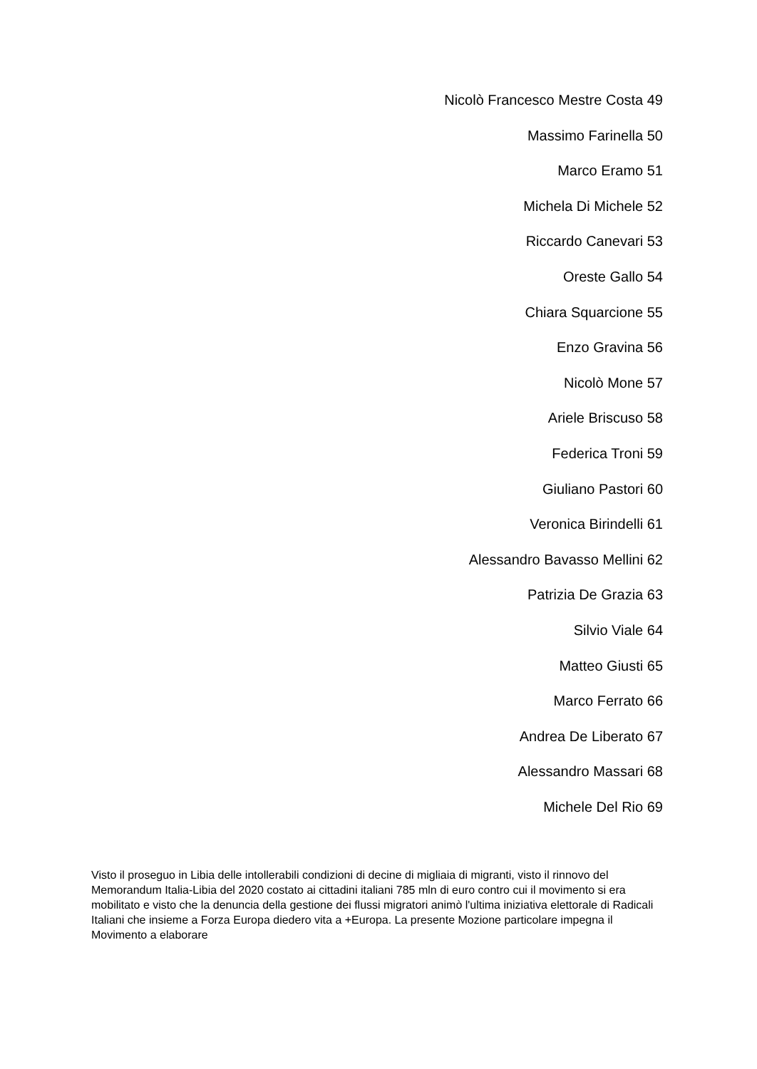Nicolò Francesco Mestre Costa 49
Massimo Farinella 50
Marco Eramo 51
Michela Di Michele 52
Riccardo Canevari 53
Oreste Gallo 54
Chiara Squarcione 55
Enzo Gravina 56
Nicolò Mone 57
Ariele Briscuso 58
Federica Troni 59
Giuliano Pastori 60
Veronica Birindelli 61
Alessandro Bavasso Mellini 62
Patrizia De Grazia 63
Silvio Viale 64
Matteo Giusti 65
Marco Ferrato 66
Andrea De Liberato 67
Alessandro Massari 68
Michele Del Rio 69
Visto il proseguo in Libia delle intollerabili condizioni di decine di migliaia di migranti, visto il rinnovo del Memorandum Italia-Libia del 2020 costato ai cittadini italiani 785 mln di euro contro cui il movimento si era mobilitato e visto che la denuncia della gestione dei flussi migratori animò l'ultima iniziativa elettorale di Radicali Italiani che insieme a Forza Europa diedero vita a +Europa. La presente Mozione particolare impegna il Movimento a elaborare